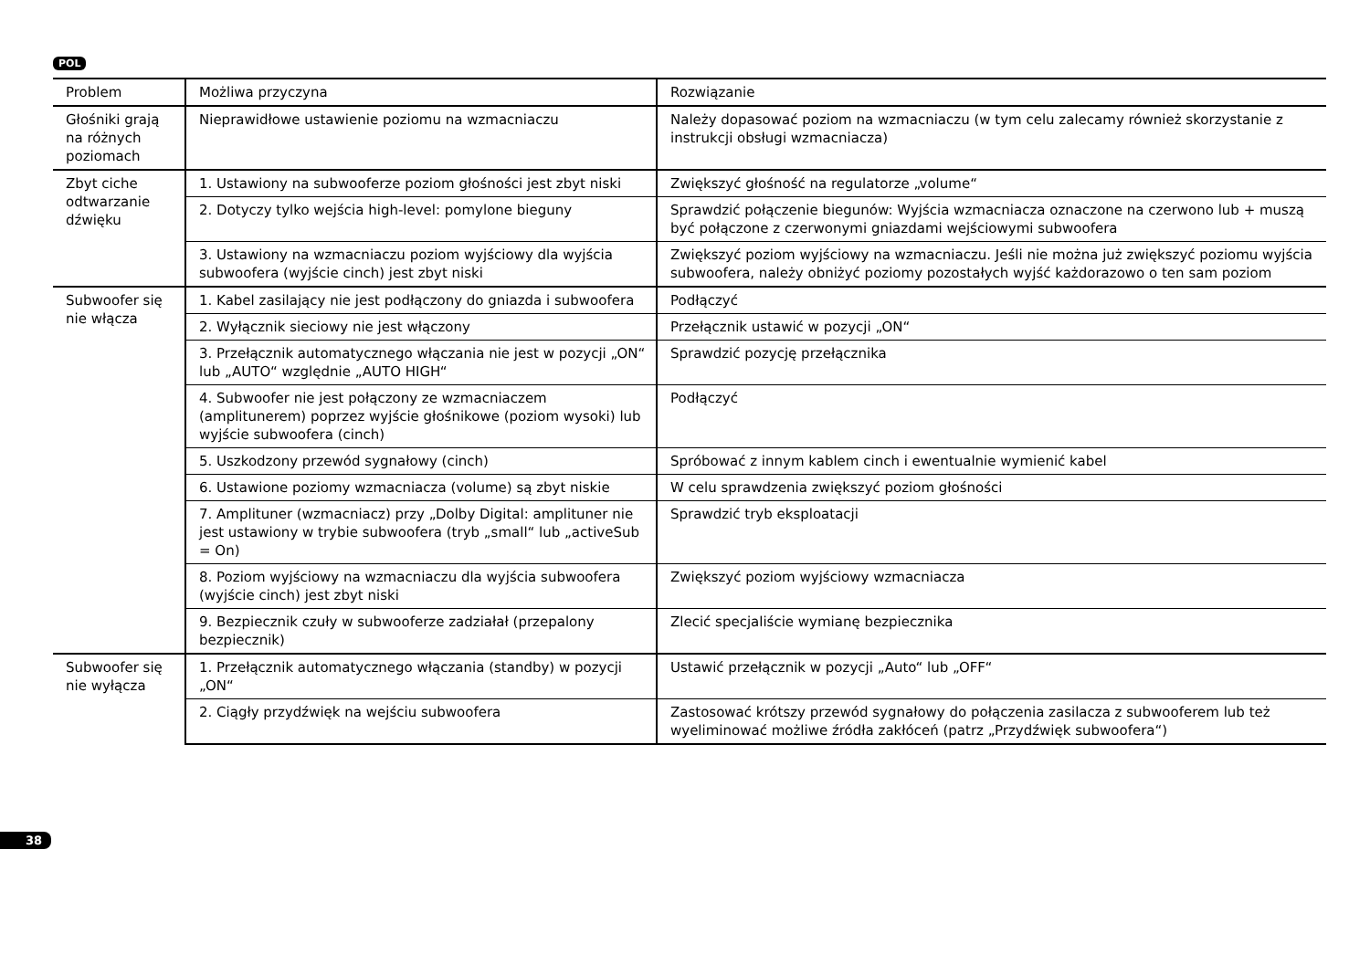POL
| Problem | Możliwa przyczyna | Rozwiązanie |
| --- | --- | --- |
| Głośniki grają na różnych poziomach | Nieprawidłowe ustawienie poziomu na wzmacniaczu | Należy dopasować poziom na wzmacniaczu (w tym celu zalecamy również skorzystanie z instrukcji obsługi wzmacniacza) |
| Zbyt ciche odtwarzanie dźwięku | 1. Ustawiony na subwooferze poziom głośności jest zbyt niski | Zwiększyć głośność na regulatorze „volume“ |
| | 2. Dotyczy tylko wejścia high-level: pomylone bieguny | Sprawdzić połączenie biegunów: Wyjścia wzmacniacza oznaczone na czerwono lub + muszą być połączone z czerwonymi gniazdami wejściowymi subwoofera |
| | 3. Ustawiony na wzmacniaczu poziom wyjściowy dla wyjścia subwoofera (wyjście cinch) jest zbyt niski | Zwiększyć poziom wyjściowy na wzmacniaczu. Jeśli nie można już zwiększyć poziomu wyjścia subwoofera, należy obniżyć poziomy pozostałych wyjść każdorazowo o ten sam poziom |
| Subwoofer się nie włącza | 1. Kabel zasilający nie jest podłączony do gniazda i subwoofera | Podłączyć |
| | 2. Wyłącznik sieciowy nie jest włączony | Przełącznik ustawić w pozycji „ON“ |
| | 3. Przełącznik automatycznego włączania nie jest w pozycji „ON“ lub „AUTO“ względnie „AUTO HIGH“ | Sprawdzić pozycję przełącznika |
| | 4. Subwoofer nie jest połączony ze wzmacniaczem (amplitunerem) poprzez wyjście głośnikowe (poziom wysoki) lub wyjście subwoofera (cinch) | Podłączyć |
| | 5. Uszkodzony przewód sygnałowy (cinch) | Spróbować z innym kablem cinch i ewentualnie wymienić kabel |
| | 6. Ustawione poziomy wzmacniacza (volume) są zbyt niskie | W celu sprawdzenia zwiększyć poziom głośności |
| | 7. Amplituner (wzmacniacz) przy „Dolby Digital: amplituner nie jest ustawiony w trybie subwoofera (tryb „small“ lub „activeSub = On) | Sprawdzić tryb eksploatacji |
| | 8. Poziom wyjściowy na wzmacniaczu dla wyjścia subwoofera (wyjście cinch) jest zbyt niski | Zwiększyć poziom wyjściowy wzmacniacza |
| | 9. Bezpiecznik czuły w subwooferze zadziałał (przepalony bezpiecznik) | Zlecić specjaliście wymianę bezpiecznika |
| Subwoofer się nie wyłącza | 1. Przełącznik automatycznego włączania (standby) w pozycji „ON“ | Ustawić przełącznik w pozycji „Auto“ lub „OFF“ |
| | 2. Ciągły przydźwięk na wejściu subwoofera | Zastosować krótszy przewód sygnałowy do połączenia zasilacza z subwooferem lub też wyeliminować możliwe źródła zakłóceń (patrz „Przydźwięk subwoofera“) |
38